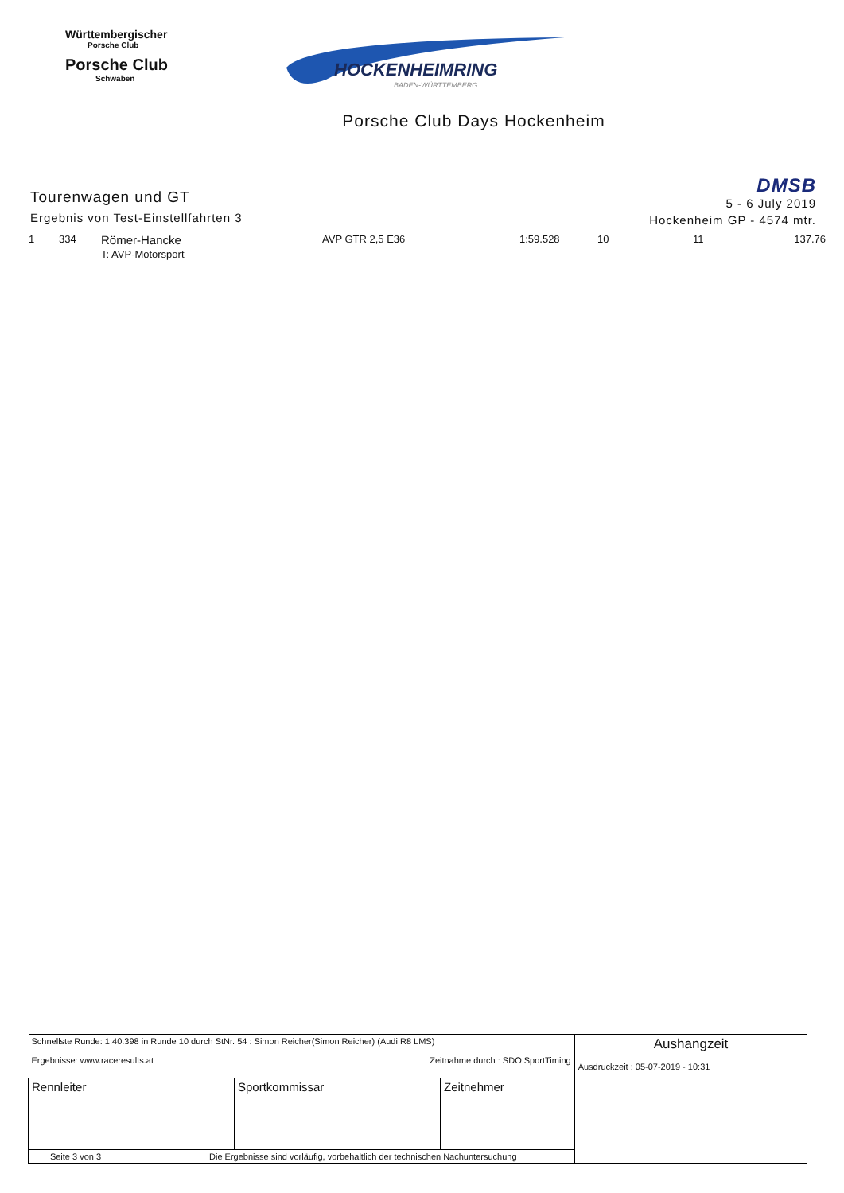Württembergischer
Porsche Club
Porsche Club
Schwaben
HOCKENHEIMRING
BADEN-WÜRTTEMBERG
Porsche Club Days Hockenheim
Tourenwagen und GT
Ergebnis von Test-Einstellfahrten 3
DMSB
5 - 6 July 2019
Hockenheim GP - 4574 mtr.
| 1 | 334 | Römer-Hancke T: AVP-Motorsport | AVP GTR 2,5 E36 | 1:59.528 | 10 | 11 | 137.76 |
| Schnellste Runde: 1:40.398 in Runde 10 durch StNr. 54 : Simon Reicher(Simon Reicher) (Audi R8 LMS) Ergebnisse: www.raceresults.at Zeitnahme durch : SDO SportTiming | | | Aushangzeit Ausdruckzeit : 05-07-2019 - 10:31 |
| Rennleiter | Sportkommissar | Zeitnehmer | |
| Seite 3 von 3 Die Ergebnisse sind vorläufig, vorbehaltlich der technischen Nachuntersuchung | | | |